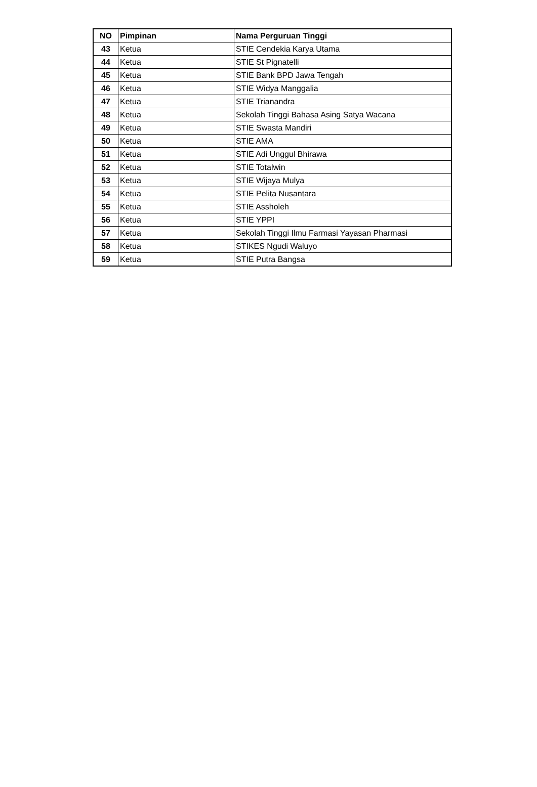| NO | Pimpinan | Nama Perguruan Tinggi |
| --- | --- | --- |
| 43 | Ketua | STIE Cendekia Karya Utama |
| 44 | Ketua | STIE St Pignatelli |
| 45 | Ketua | STIE Bank BPD Jawa Tengah |
| 46 | Ketua | STIE Widya Manggalia |
| 47 | Ketua | STIE Trianandra |
| 48 | Ketua | Sekolah Tinggi Bahasa Asing Satya Wacana |
| 49 | Ketua | STIE Swasta Mandiri |
| 50 | Ketua | STIE AMA |
| 51 | Ketua | STIE Adi Unggul Bhirawa |
| 52 | Ketua | STIE Totalwin |
| 53 | Ketua | STIE Wijaya Mulya |
| 54 | Ketua | STIE Pelita Nusantara |
| 55 | Ketua | STIE Assholeh |
| 56 | Ketua | STIE YPPI |
| 57 | Ketua | Sekolah Tinggi Ilmu Farmasi Yayasan Pharmasi |
| 58 | Ketua | STIKES Ngudi Waluyo |
| 59 | Ketua | STIE Putra Bangsa |